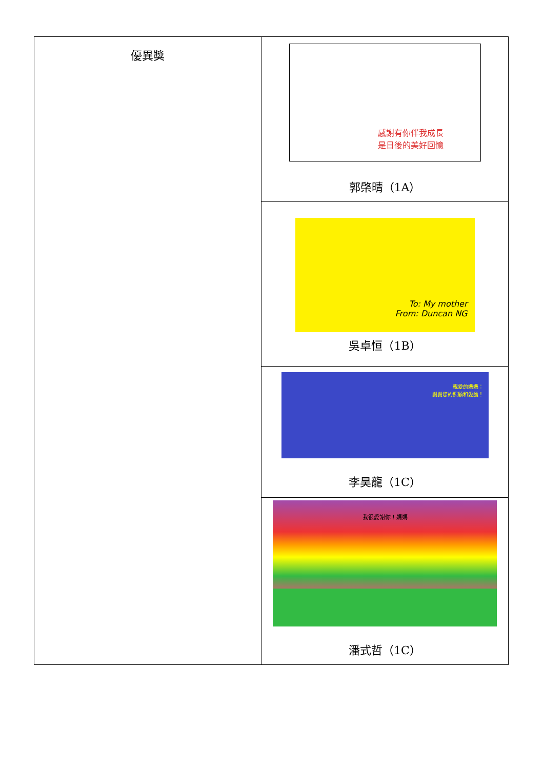| 優異獎 | 感謝有你伴我成長 是日後的美好回憶 郭棨晴（1A） |
| | To: My mother From: Duncan NG 吳卓恒（1B） |
| | 親愛的媽媽： 謝謝您的照顧和愛護！ 李昊龍（1C） |
| | 我很愛謝你！媽媽 潘式哲（1C） |